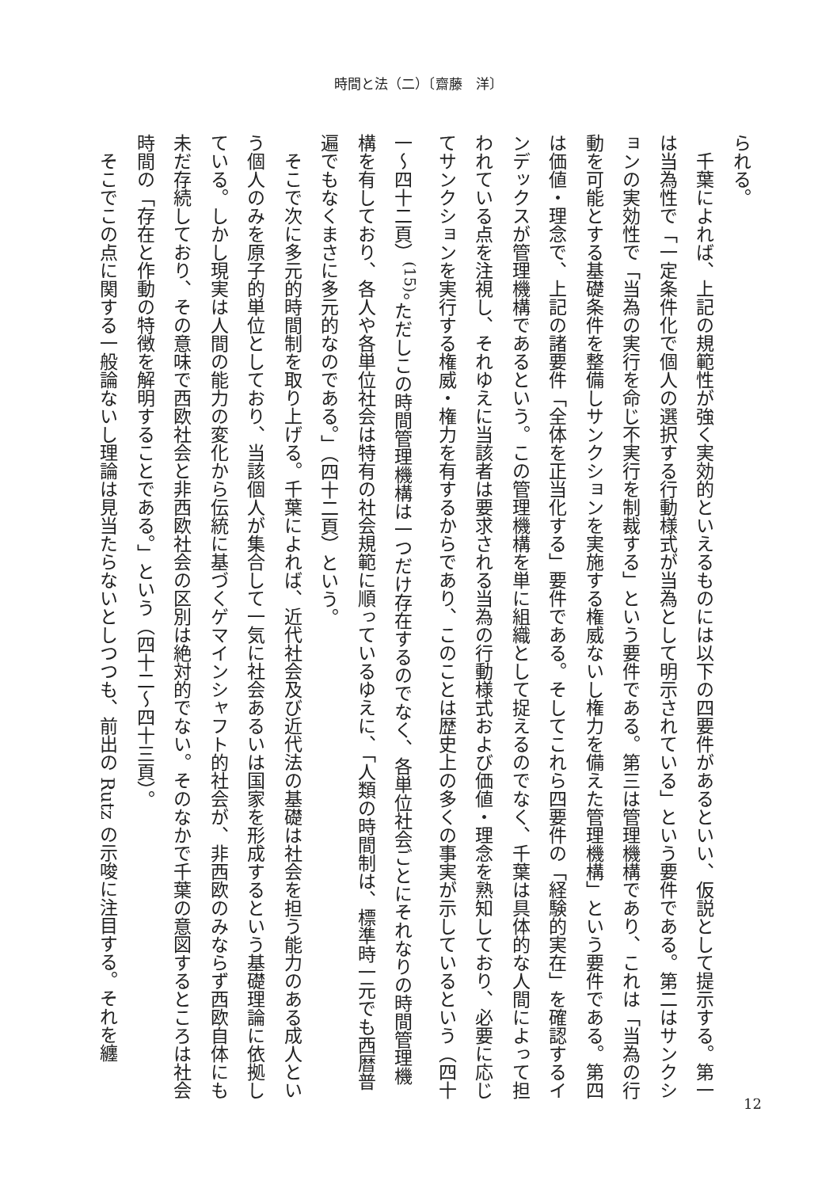時間と法（二）〔齋藤　洋〕
られる。
千葉によれば、上記の規範性が強く実効的といえるものには以下の四要件があるといい、仮説として提示する。第一は当為性で「一定条件化で個人の選択する行動様式が当為として明示されている」という要件である。第二はサンクションの実効性で「当為の実行を命じ不実行を制裁する」という要件である。第三は管理機構であり、これは「当為の行動を可能とする基礎条件を整備しサンクションを実施する権威ないし権力を備えた管理機構」という要件である。第四は価値・理念で、上記の諸要件「全体を正当化する」要件である。そしてこれら四要件の「経験的実在」を確認するインデックスが管理機構であるという。この管理機構を単に組織として捉えるのでなく、千葉は具体的な人間によって担われている点を注視し、それゆえに当該者は要求される当為の行動様式および価値・理念を熟知しており、必要に応じてサンクションを実行する権威・権力を有するからであり、このことは歴史上の多くの事実が示しているという（四十一～四十二頁）<sup>(15)</sup>。ただしこの時間管理機構は一つだけ存在するのでなく、各単位社会ごとにそれなりの時間管理機構を有しており、各人や各単位社会は特有の社会規範に順っているゆえに、「人類の時間制は、標準時一元でも西暦普遍でもなくまさに多元的なのである。」（四十二頁）という。
そこで次に多元的時間制を取り上げる。千葉によれば、近代社会及び近代法の基礎は社会を担う能力のある成人という個人のみを原子的単位としており、当該個人が集合して一気に社会あるいは国家を形成するという基礎理論に依拠している。しかし現実は人間の能力の変化から伝統に基づくゲマインシャフト的社会が、非西欧のみならず西欧自体にも未だ存続しており、その意味で西欧社会と非西欧社会の区別は絶対的でない。そのなかで千葉の意図するところは社会時間の「存在と作動の特徴を解明することである。」という（四十二～四十三頁）。
そこでこの点に関する一般論ないし理論は見当たらないとしつつも、前出の Rutz の示唆に注目する。それを纏
12